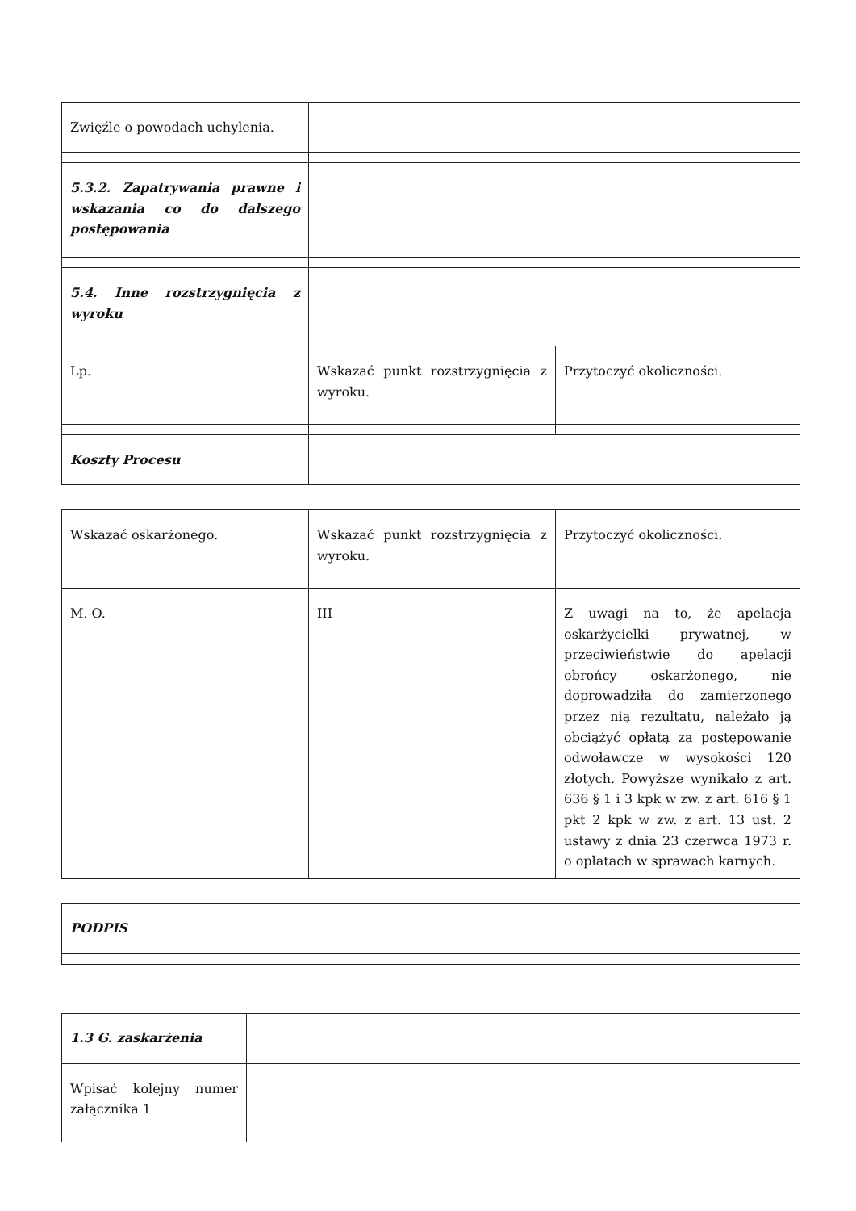| Zwięźle o powodach uchylenia. | | |
| 5.3.2. Zapatrywania prawne i wskazania co do dalszego postępowania | | |
| 5.4. Inne rozstrzygnięcia z wyroku | | |
| Lp. | Wskazać punkt rozstrzygnięcia z wyroku. | Przytoczyć okoliczności. |
| Koszty Procesu | | |
| Wskazać oskarżonego. | Wskazać punkt rozstrzygnięcia z wyroku. | Przytoczyć okoliczności. |
| M. O. | III | Z uwagi na to, że apelacja oskarżycielki prywatnej, w przeciwieństwie do apelacji obrońcy oskarżonego, nie doprowadziła do zamierzonego przez nią rezultatu, należało ją obciążyć opłatą za postępowanie odwoławcze w wysokości 120 złotych. Powyższe wynikało z art. 636 § 1 i 3 kpk w zw. z art. 616 § 1 pkt 2 kpk w zw. z art. 13 ust. 2 ustawy z dnia 23 czerwca 1973 r. o opłatach w sprawach karnych. |
| PODPIS |
| 1.3 G. zaskarżenia | |
| Wpisać kolejny numer załącznika 1 | |